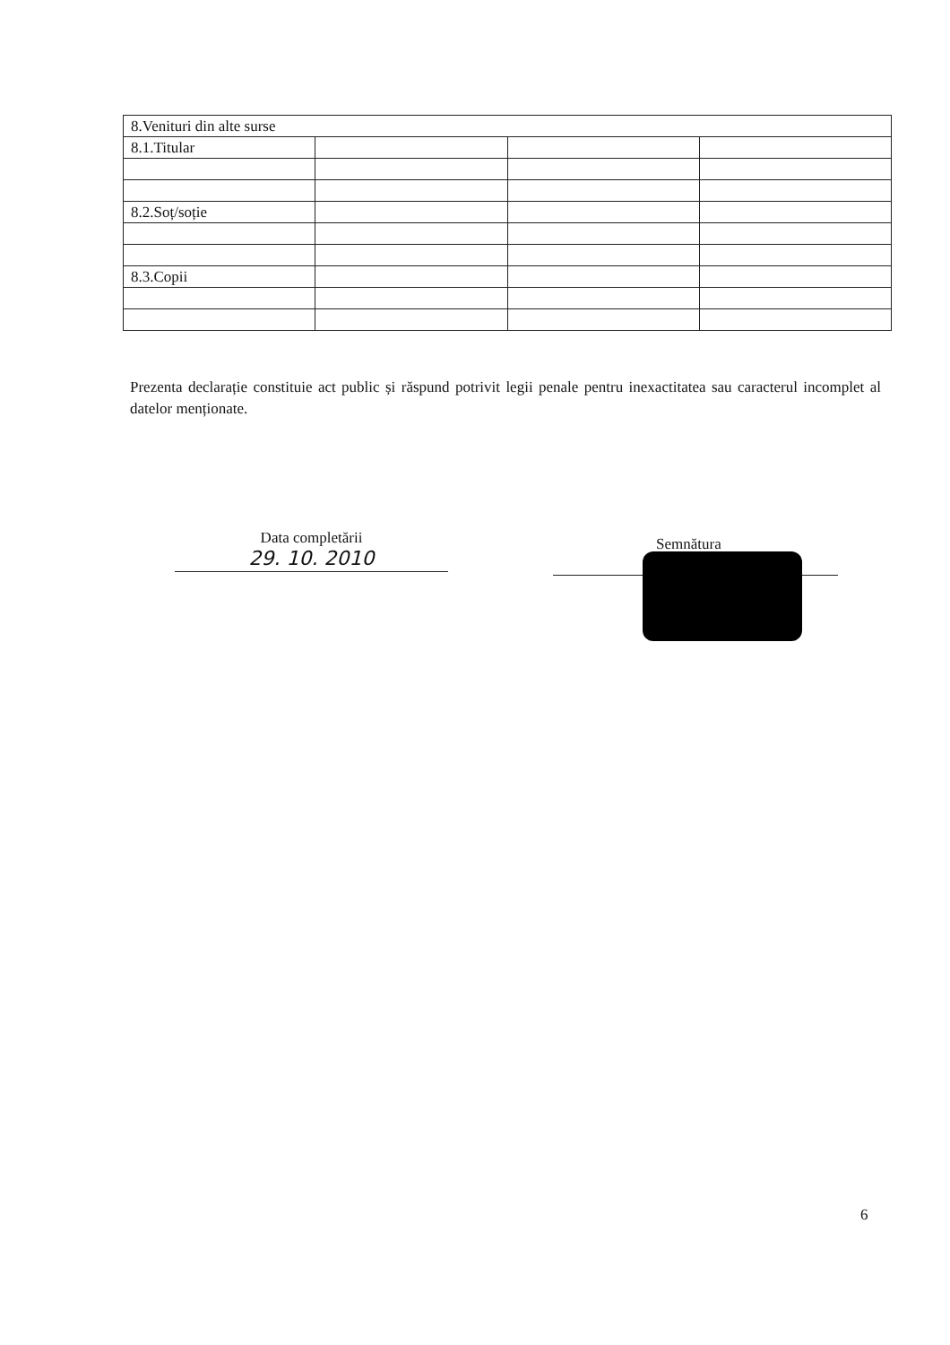| 8.Venituri din alte surse | | | |
| 8.1.Titular | | | |
| 8.2.Soț/soție | | | |
| 8.3.Copii | | | |
Prezenta declarație constituie act public și răspund potrivit legii penale pentru inexactitatea sau caracterul incomplet al datelor menționate.
Data completării
29. 10. 2010
Semnătura
6